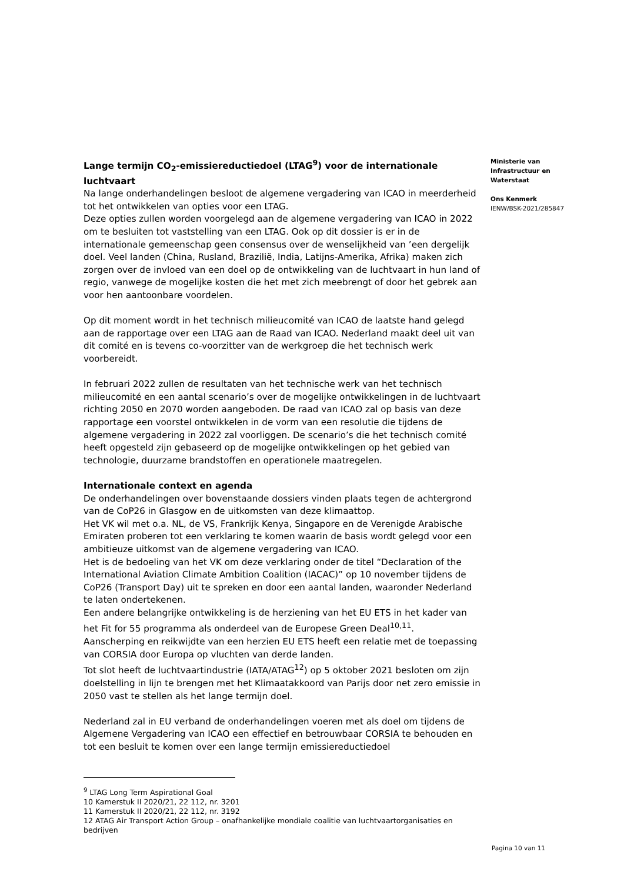Lange termijn CO<sub>2</sub>-emissiereductiedoel (LTAG<sup>9</sup>) voor de internationale luchtvaart
Na lange onderhandelingen besloot de algemene vergadering van ICAO in meerderheid tot het ontwikkelen van opties voor een LTAG.
Deze opties zullen worden voorgelegd aan de algemene vergadering van ICAO in 2022 om te besluiten tot vaststelling van een LTAG. Ook op dit dossier is er in de internationale gemeenschap geen consensus over de wenselijkheid van ’een dergelijk doel. Veel landen (China, Rusland, Brazilië, India, Latijns-Amerika, Afrika) maken zich zorgen over de invloed van een doel op de ontwikkeling van de luchtvaart in hun land of regio, vanwege de mogelijke kosten die het met zich meebrengt of door het gebrek aan voor hen aantoonbare voordelen.
Op dit moment wordt in het technisch milieucomité van ICAO de laatste hand gelegd aan de rapportage over een LTAG aan de Raad van ICAO. Nederland maakt deel uit van dit comité en is tevens co-voorzitter van de werkgroep die het technisch werk voorbereidt.
In februari 2022 zullen de resultaten van het technische werk van het technisch milieucomité en een aantal scenario’s over de mogelijke ontwikkelingen in de luchtvaart richting 2050 en 2070 worden aangeboden. De raad van ICAO zal op basis van deze rapportage een voorstel ontwikkelen in de vorm van een resolutie die tijdens de algemene vergadering in 2022 zal voorliggen. De scenario’s die het technisch comité heeft opgesteld zijn gebaseerd op de mogelijke ontwikkelingen op het gebied van technologie, duurzame brandstoffen en operationele maatregelen.
Internationale context en agenda
De onderhandelingen over bovenstaande dossiers vinden plaats tegen de achtergrond van de CoP26 in Glasgow en de uitkomsten van deze klimaattop.
Het VK wil met o.a. NL, de VS, Frankrijk Kenya, Singapore en de Verenigde Arabische Emiraten proberen tot een verklaring te komen waarin de basis wordt gelegd voor een ambitieuze uitkomst van de algemene vergadering van ICAO.
Het is de bedoeling van het VK om deze verklaring onder de titel “Declaration of the International Aviation Climate Ambition Coalition (IACAC)” op 10 november tijdens de CoP26 (Transport Day) uit te spreken en door een aantal landen, waaronder Nederland te laten ondertekenen.
Een andere belangrijke ontwikkeling is de herziening van het EU ETS in het kader van het Fit for 55 programma als onderdeel van de Europese Green Deal<sup>10,11</sup>.
Aanscherping en reikwijdte van een herzien EU ETS heeft een relatie met de toepassing van CORSIA door Europa op vluchten van derde landen.
Tot slot heeft de luchtvaartindustrie (IATA/ATAG<sup>12</sup>) op 5 oktober 2021 besloten om zijn doelstelling in lijn te brengen met het Klimaatakkoord van Parijs door net zero emissie in 2050 vast te stellen als het lange termijn doel.
Nederland zal in EU verband de onderhandelingen voeren met als doel om tijdens de Algemene Vergadering van ICAO een effectief en betrouwbaar CORSIA te behouden en tot een besluit te komen over een lange termijn emissiereductiedoel
<sup>9</sup> LTAG Long Term Aspirational Goal
10 Kamerstuk II 2020/21, 22 112, nr. 3201
11 Kamerstuk II 2020/21, 22 112, nr. 3192
12 ATAG Air Transport Action Group – onafhankelijke mondiale coalitie van luchtvaartorganisaties en bedrijven
Ministerie van
Infrastructuur en
Waterstaat
Ons Kenmerk
IENW/BSK-2021/285847
Pagina 10 van 11